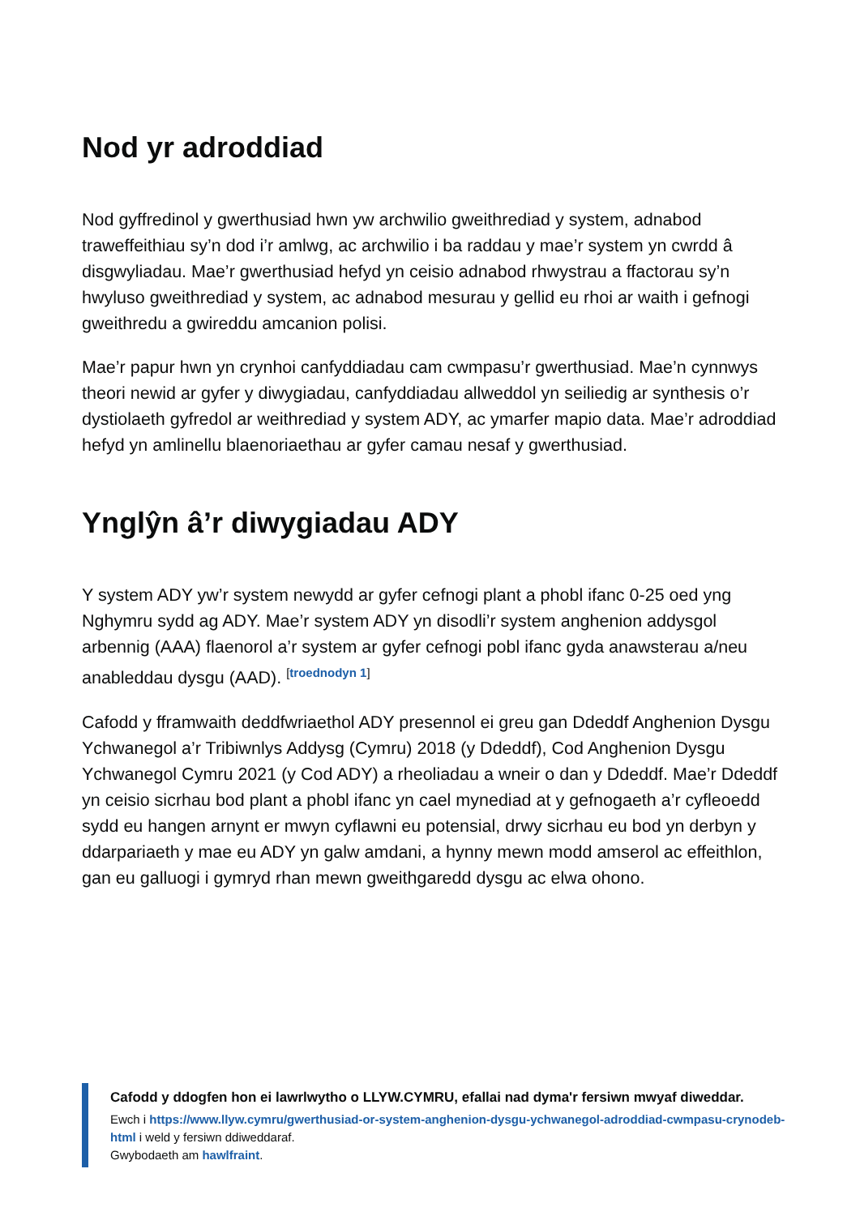Nod yr adroddiad
Nod gyffredinol y gwerthusiad hwn yw archwilio gweithrediad y system, adnabod traweffeithiau sy’n dod i’r amlwg, ac archwilio i ba raddau y mae’r system yn cwrdd â disgwyliadau. Mae’r gwerthusiad hefyd yn ceisio adnabod rhwystrau a ffactorau sy’n hwyluso gweithrediad y system, ac adnabod mesurau y gellid eu rhoi ar waith i gefnogi gweithredu a gwireddu amcanion polisi.
Mae’r papur hwn yn crynhoi canfyddiadau cam cwmpasu’r gwerthusiad. Mae’n cynnwys theori newid ar gyfer y diwygiadau, canfyddiadau allweddol yn seiliedig ar synthesis o’r dystiolaeth gyfredol ar weithrediad y system ADY, ac ymarfer mapio data. Mae’r adroddiad hefyd yn amlinellu blaenoriaethau ar gyfer camau nesaf y gwerthusiad.
Ynglŷn â’r diwygiadau ADY
Y system ADY yw’r system newydd ar gyfer cefnogi plant a phobl ifanc 0-25 oed yng Nghymru sydd ag ADY. Mae’r system ADY yn disodli’r system anghenion addysgol arbennig (AAA) flaenorol a’r system ar gyfer cefnogi pobl ifanc gyda anawsterau a/neu anableddau dysgu (AAD). <sup>[troednodyn 1]</sup>
Cafodd y fframwaith deddfwriaethol ADY presennol ei greu gan Ddeddf Anghenion Dysgu Ychwanegol a’r Tribiwnlys Addysg (Cymru) 2018 (y Ddeddf), Cod Anghenion Dysgu Ychwanegol Cymru 2021 (y Cod ADY) a rheoliadau a wneir o dan y Ddeddf. Mae’r Ddeddf yn ceisio sicrhau bod plant a phobl ifanc yn cael mynediad at y gefnogaeth a’r cyfleoedd sydd eu hangen arnynt er mwyn cyflawni eu potensial, drwy sicrhau eu bod yn derbyn y ddarpariaeth y mae eu ADY yn galw amdani, a hynny mewn modd amserol ac effeithlon, gan eu galluogi i gymryd rhan mewn gweithgaredd dysgu ac elwa ohono.
Cafodd y ddogfen hon ei lawrlwytho o LLYW.CYMRU, efallai nad dyma'r fersiwn mwyaf diweddar.
Ewch i https://www.llyw.cymru/gwerthusiad-or-system-anghenion-dysgu-ychwanegol-adroddiad-cwmpasu-crynodeb-html i weld y fersiwn ddiweddaraf.
Gwybodaeth am hawlfraint.